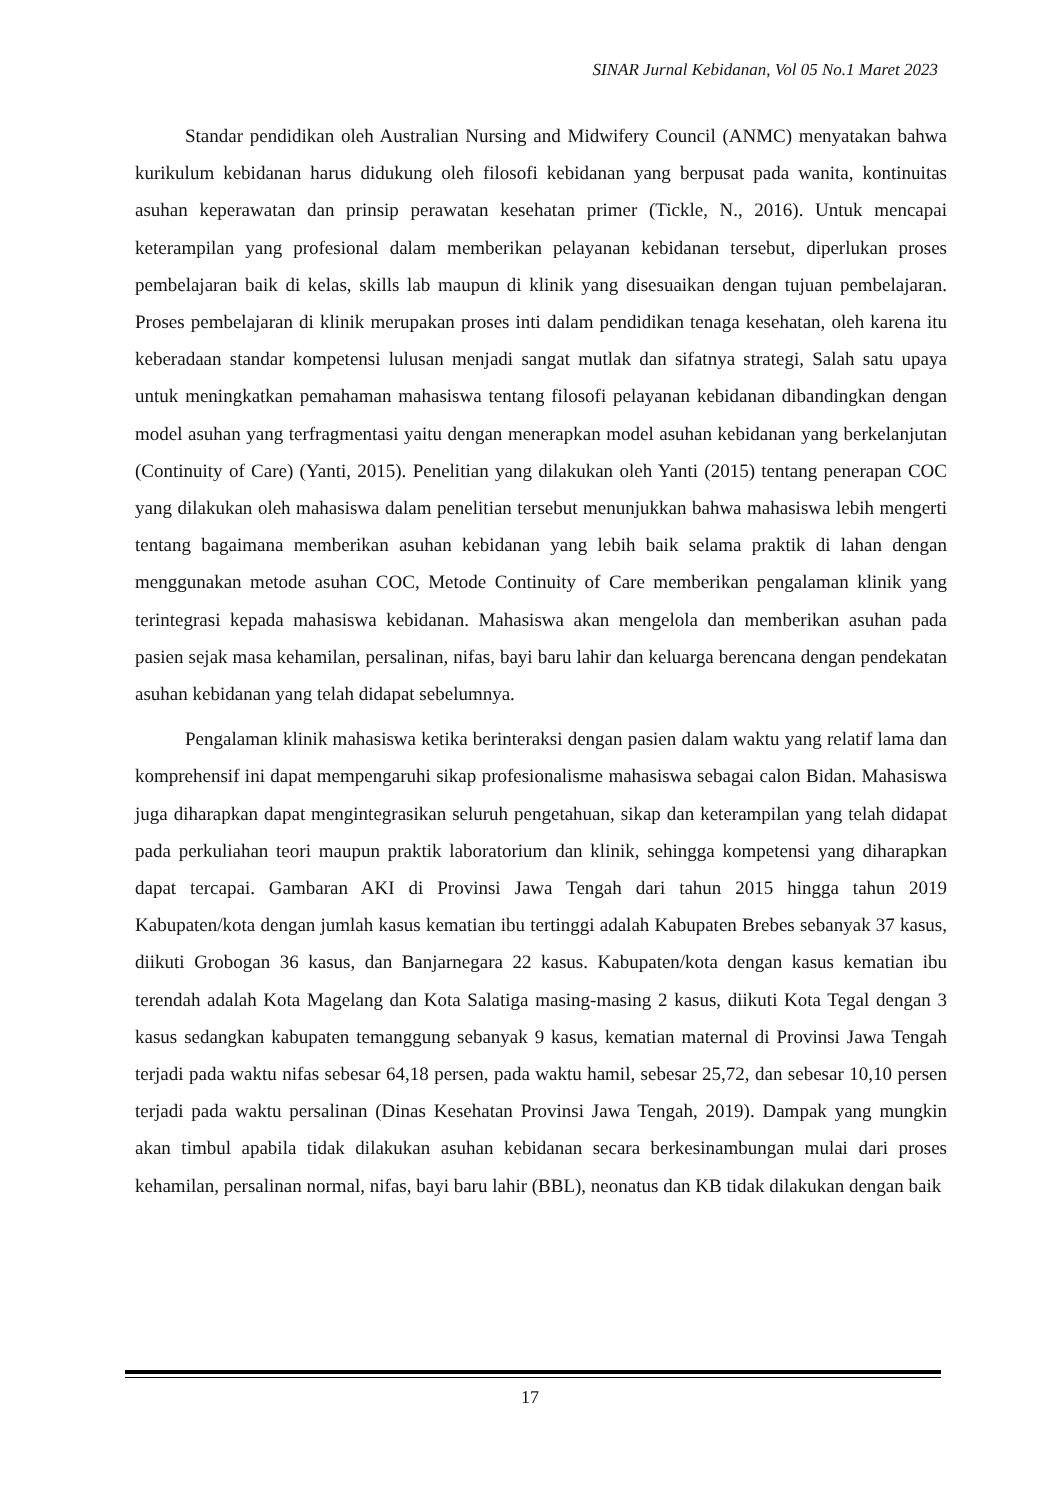SINAR Jurnal Kebidanan, Vol 05 No.1 Maret 2023
Standar pendidikan oleh Australian Nursing and Midwifery Council (ANMC) menyatakan bahwa kurikulum kebidanan harus didukung oleh filosofi kebidanan yang berpusat pada wanita, kontinuitas asuhan keperawatan dan prinsip perawatan kesehatan primer (Tickle, N., 2016). Untuk mencapai keterampilan yang profesional dalam memberikan pelayanan kebidanan tersebut, diperlukan proses pembelajaran baik di kelas, skills lab maupun di klinik yang disesuaikan dengan tujuan pembelajaran. Proses pembelajaran di klinik merupakan proses inti dalam pendidikan tenaga kesehatan, oleh karena itu keberadaan standar kompetensi lulusan menjadi sangat mutlak dan sifatnya strategi, Salah satu upaya untuk meningkatkan pemahaman mahasiswa tentang filosofi pelayanan kebidanan dibandingkan dengan model asuhan yang terfragmentasi yaitu dengan menerapkan model asuhan kebidanan yang berkelanjutan (Continuity of Care) (Yanti, 2015). Penelitian yang dilakukan oleh Yanti (2015) tentang penerapan COC yang dilakukan oleh mahasiswa dalam penelitian tersebut menunjukkan bahwa mahasiswa lebih mengerti tentang bagaimana memberikan asuhan kebidanan yang lebih baik selama praktik di lahan dengan menggunakan metode asuhan COC, Metode Continuity of Care memberikan pengalaman klinik yang terintegrasi kepada mahasiswa kebidanan. Mahasiswa akan mengelola dan memberikan asuhan pada pasien sejak masa kehamilan, persalinan, nifas, bayi baru lahir dan keluarga berencana dengan pendekatan asuhan kebidanan yang telah didapat sebelumnya.
Pengalaman klinik mahasiswa ketika berinteraksi dengan pasien dalam waktu yang relatif lama dan komprehensif ini dapat mempengaruhi sikap profesionalisme mahasiswa sebagai calon Bidan. Mahasiswa juga diharapkan dapat mengintegrasikan seluruh pengetahuan, sikap dan keterampilan yang telah didapat pada perkuliahan teori maupun praktik laboratorium dan klinik, sehingga kompetensi yang diharapkan dapat tercapai. Gambaran AKI di Provinsi Jawa Tengah dari tahun 2015 hingga tahun 2019 Kabupaten/kota dengan jumlah kasus kematian ibu tertinggi adalah Kabupaten Brebes sebanyak 37 kasus, diikuti Grobogan 36 kasus, dan Banjarnegara 22 kasus. Kabupaten/kota dengan kasus kematian ibu terendah adalah Kota Magelang dan Kota Salatiga masing-masing 2 kasus, diikuti Kota Tegal dengan 3 kasus sedangkan kabupaten temanggung sebanyak 9 kasus, kematian maternal di Provinsi Jawa Tengah terjadi pada waktu nifas sebesar 64,18 persen, pada waktu hamil, sebesar 25,72, dan sebesar 10,10 persen terjadi pada waktu persalinan (Dinas Kesehatan Provinsi Jawa Tengah, 2019). Dampak yang mungkin akan timbul apabila tidak dilakukan asuhan kebidanan secara berkesinambungan mulai dari proses kehamilan, persalinan normal, nifas, bayi baru lahir (BBL), neonatus dan KB tidak dilakukan dengan baik
17